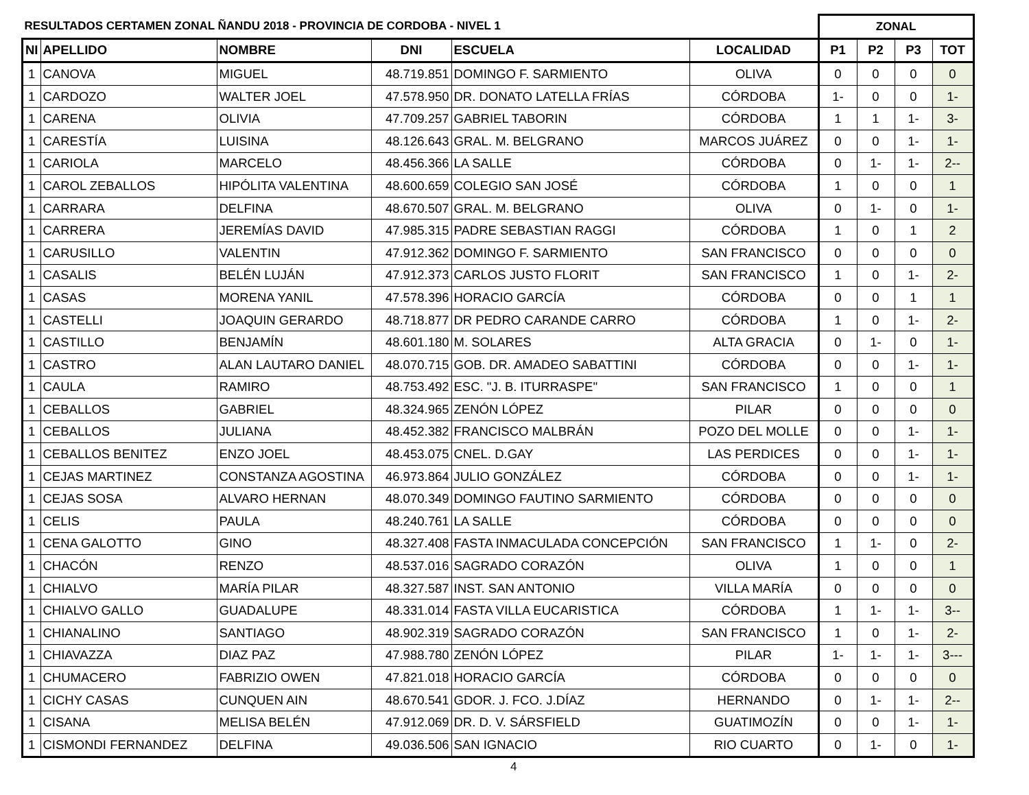| RESULTADOS CERTAMEN ZONAL ÑANDU 2018 - PROVINCIA DE CORDOBA - NIVEL 1 | | | | | | ZONAL | | | |
| --- | --- | --- | --- | --- | --- | --- | --- | --- | --- |
| NI | APELLIDO | NOMBRE | DNI | ESCUELA | LOCALIDAD | P1 | P2 | P3 | TOT |
| 1 | CANOVA | MIGUEL | 48.719.851 | DOMINGO F. SARMIENTO | OLIVA | 0 | 0 | 0 | 0 |
| 1 | CARDOZO | WALTER JOEL | 47.578.950 | DR. DONATO LATELLA FRÍAS | CÓRDOBA | 1- | 0 | 0 | 1- |
| 1 | CARENA | OLIVIA | 47.709.257 | GABRIEL TABORIN | CÓRDOBA | 1 | 1 | 1- | 3- |
| 1 | CARESTÍA | LUISINA | 48.126.643 | GRAL. M. BELGRANO | MARCOS JUÁREZ | 0 | 0 | 1- | 1- |
| 1 | CARIOLA | MARCELO | 48.456.366 | LA SALLE | CÓRDOBA | 0 | 1- | 1- | 2-- |
| 1 | CAROL ZEBALLOS | HIPÓLITA VALENTINA | 48.600.659 | COLEGIO SAN JOSÉ | CÓRDOBA | 1 | 0 | 0 | 1 |
| 1 | CARRARA | DELFINA | 48.670.507 | GRAL. M. BELGRANO | OLIVA | 0 | 1- | 0 | 1- |
| 1 | CARRERA | JEREMÍAS DAVID | 47.985.315 | PADRE SEBASTIAN RAGGI | CÓRDOBA | 1 | 0 | 1 | 2 |
| 1 | CARUSILLO | VALENTIN | 47.912.362 | DOMINGO F. SARMIENTO | SAN FRANCISCO | 0 | 0 | 0 | 0 |
| 1 | CASALIS | BELÉN LUJÁN | 47.912.373 | CARLOS JUSTO FLORIT | SAN FRANCISCO | 1 | 0 | 1- | 2- |
| 1 | CASAS | MORENA YANIL | 47.578.396 | HORACIO GARCÍA | CÓRDOBA | 0 | 0 | 1 | 1 |
| 1 | CASTELLI | JOAQUIN GERARDO | 48.718.877 | DR PEDRO CARANDE CARRO | CÓRDOBA | 1 | 0 | 1- | 2- |
| 1 | CASTILLO | BENJAMÍN | 48.601.180 | M. SOLARES | ALTA GRACIA | 0 | 1- | 0 | 1- |
| 1 | CASTRO | ALAN LAUTARO DANIEL | 48.070.715 | GOB. DR. AMADEO SABATTINI | CÓRDOBA | 0 | 0 | 1- | 1- |
| 1 | CAULA | RAMIRO | 48.753.492 | ESC. "J. B. ITURRASPE" | SAN FRANCISCO | 1 | 0 | 0 | 1 |
| 1 | CEBALLOS | GABRIEL | 48.324.965 | ZENÓN LÓPEZ | PILAR | 0 | 0 | 0 | 0 |
| 1 | CEBALLOS | JULIANA | 48.452.382 | FRANCISCO MALBRÁN | POZO DEL MOLLE | 0 | 0 | 1- | 1- |
| 1 | CEBALLOS BENITEZ | ENZO JOEL | 48.453.075 | CNEL. D.GAY | LAS PERDICES | 0 | 0 | 1- | 1- |
| 1 | CEJAS MARTINEZ | CONSTANZA AGOSTINA | 46.973.864 | JULIO GONZÁLEZ | CÓRDOBA | 0 | 0 | 1- | 1- |
| 1 | CEJAS SOSA | ALVARO HERNAN | 48.070.349 | DOMINGO FAUTINO SARMIENTO | CÓRDOBA | 0 | 0 | 0 | 0 |
| 1 | CELIS | PAULA | 48.240.761 | LA SALLE | CÓRDOBA | 0 | 0 | 0 | 0 |
| 1 | CENA GALOTTO | GINO | 48.327.408 | FASTA INMACULADA CONCEPCIÓN | SAN FRANCISCO | 1 | 1- | 0 | 2- |
| 1 | CHACÓN | RENZO | 48.537.016 | SAGRADO CORAZÓN | OLIVA | 1 | 0 | 0 | 1 |
| 1 | CHIALVO | MARÍA PILAR | 48.327.587 | INST. SAN ANTONIO | VILLA MARÍA | 0 | 0 | 0 | 0 |
| 1 | CHIALVO GALLO | GUADALUPE | 48.331.014 | FASTA VILLA EUCARISTICA | CÓRDOBA | 1 | 1- | 1- | 3-- |
| 1 | CHIANALINO | SANTIAGO | 48.902.319 | SAGRADO CORAZÓN | SAN FRANCISCO | 1 | 0 | 1- | 2- |
| 1 | CHIAVAZZA | DIAZ PAZ | 47.988.780 | ZENÓN LÓPEZ | PILAR | 1- | 1- | 1- | 3--- |
| 1 | CHUMACERO | FABRIZIO OWEN | 47.821.018 | HORACIO GARCÍA | CÓRDOBA | 0 | 0 | 0 | 0 |
| 1 | CICHY CASAS | CUNQUEN AIN | 48.670.541 | GDOR. J. FCO. J.DÍAZ | HERNANDO | 0 | 1- | 1- | 2-- |
| 1 | CISANA | MELISA BELÉN | 47.912.069 | DR. D. V. SÁRSFIELD | GUATIMOZÍN | 0 | 0 | 1- | 1- |
| 1 | CISMONDI FERNANDEZ | DELFINA | 49.036.506 | SAN IGNACIO | RIO CUARTO | 0 | 1- | 0 | 1- |
4